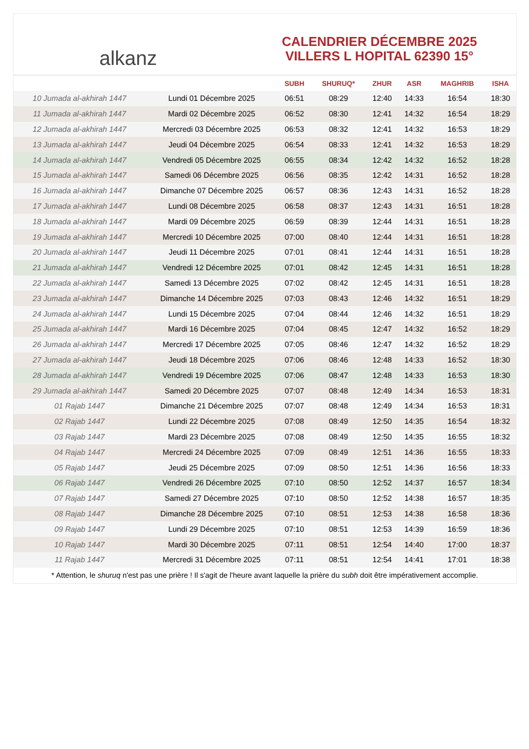alkanz
CALENDRIER DÉCEMBRE 2025
VILLERS L HOPITAL 62390 15°
| | | SUBH | SHURUQ* | ZHUR | ASR | MAGHRIB | ISHA |
| --- | --- | --- | --- | --- | --- | --- | --- |
| 10 Jumada al-akhirah 1447 | Lundi 01 Décembre 2025 | 06:51 | 08:29 | 12:40 | 14:33 | 16:54 | 18:30 |
| 11 Jumada al-akhirah 1447 | Mardi 02 Décembre 2025 | 06:52 | 08:30 | 12:41 | 14:32 | 16:54 | 18:29 |
| 12 Jumada al-akhirah 1447 | Mercredi 03 Décembre 2025 | 06:53 | 08:32 | 12:41 | 14:32 | 16:53 | 18:29 |
| 13 Jumada al-akhirah 1447 | Jeudi 04 Décembre 2025 | 06:54 | 08:33 | 12:41 | 14:32 | 16:53 | 18:29 |
| 14 Jumada al-akhirah 1447 | Vendredi 05 Décembre 2025 | 06:55 | 08:34 | 12:42 | 14:32 | 16:52 | 18:28 |
| 15 Jumada al-akhirah 1447 | Samedi 06 Décembre 2025 | 06:56 | 08:35 | 12:42 | 14:31 | 16:52 | 18:28 |
| 16 Jumada al-akhirah 1447 | Dimanche 07 Décembre 2025 | 06:57 | 08:36 | 12:43 | 14:31 | 16:52 | 18:28 |
| 17 Jumada al-akhirah 1447 | Lundi 08 Décembre 2025 | 06:58 | 08:37 | 12:43 | 14:31 | 16:51 | 18:28 |
| 18 Jumada al-akhirah 1447 | Mardi 09 Décembre 2025 | 06:59 | 08:39 | 12:44 | 14:31 | 16:51 | 18:28 |
| 19 Jumada al-akhirah 1447 | Mercredi 10 Décembre 2025 | 07:00 | 08:40 | 12:44 | 14:31 | 16:51 | 18:28 |
| 20 Jumada al-akhirah 1447 | Jeudi 11 Décembre 2025 | 07:01 | 08:41 | 12:44 | 14:31 | 16:51 | 18:28 |
| 21 Jumada al-akhirah 1447 | Vendredi 12 Décembre 2025 | 07:01 | 08:42 | 12:45 | 14:31 | 16:51 | 18:28 |
| 22 Jumada al-akhirah 1447 | Samedi 13 Décembre 2025 | 07:02 | 08:42 | 12:45 | 14:31 | 16:51 | 18:28 |
| 23 Jumada al-akhirah 1447 | Dimanche 14 Décembre 2025 | 07:03 | 08:43 | 12:46 | 14:32 | 16:51 | 18:29 |
| 24 Jumada al-akhirah 1447 | Lundi 15 Décembre 2025 | 07:04 | 08:44 | 12:46 | 14:32 | 16:51 | 18:29 |
| 25 Jumada al-akhirah 1447 | Mardi 16 Décembre 2025 | 07:04 | 08:45 | 12:47 | 14:32 | 16:52 | 18:29 |
| 26 Jumada al-akhirah 1447 | Mercredi 17 Décembre 2025 | 07:05 | 08:46 | 12:47 | 14:32 | 16:52 | 18:29 |
| 27 Jumada al-akhirah 1447 | Jeudi 18 Décembre 2025 | 07:06 | 08:46 | 12:48 | 14:33 | 16:52 | 18:30 |
| 28 Jumada al-akhirah 1447 | Vendredi 19 Décembre 2025 | 07:06 | 08:47 | 12:48 | 14:33 | 16:53 | 18:30 |
| 29 Jumada al-akhirah 1447 | Samedi 20 Décembre 2025 | 07:07 | 08:48 | 12:49 | 14:34 | 16:53 | 18:31 |
| 01 Rajab 1447 | Dimanche 21 Décembre 2025 | 07:07 | 08:48 | 12:49 | 14:34 | 16:53 | 18:31 |
| 02 Rajab 1447 | Lundi 22 Décembre 2025 | 07:08 | 08:49 | 12:50 | 14:35 | 16:54 | 18:32 |
| 03 Rajab 1447 | Mardi 23 Décembre 2025 | 07:08 | 08:49 | 12:50 | 14:35 | 16:55 | 18:32 |
| 04 Rajab 1447 | Mercredi 24 Décembre 2025 | 07:09 | 08:49 | 12:51 | 14:36 | 16:55 | 18:33 |
| 05 Rajab 1447 | Jeudi 25 Décembre 2025 | 07:09 | 08:50 | 12:51 | 14:36 | 16:56 | 18:33 |
| 06 Rajab 1447 | Vendredi 26 Décembre 2025 | 07:10 | 08:50 | 12:52 | 14:37 | 16:57 | 18:34 |
| 07 Rajab 1447 | Samedi 27 Décembre 2025 | 07:10 | 08:50 | 12:52 | 14:38 | 16:57 | 18:35 |
| 08 Rajab 1447 | Dimanche 28 Décembre 2025 | 07:10 | 08:51 | 12:53 | 14:38 | 16:58 | 18:36 |
| 09 Rajab 1447 | Lundi 29 Décembre 2025 | 07:10 | 08:51 | 12:53 | 14:39 | 16:59 | 18:36 |
| 10 Rajab 1447 | Mardi 30 Décembre 2025 | 07:11 | 08:51 | 12:54 | 14:40 | 17:00 | 18:37 |
| 11 Rajab 1447 | Mercredi 31 Décembre 2025 | 07:11 | 08:51 | 12:54 | 14:41 | 17:01 | 18:38 |
* Attention, le shuruq n'est pas une prière ! Il s'agit de l'heure avant laquelle la prière du subh doit être impérativement accomplie.